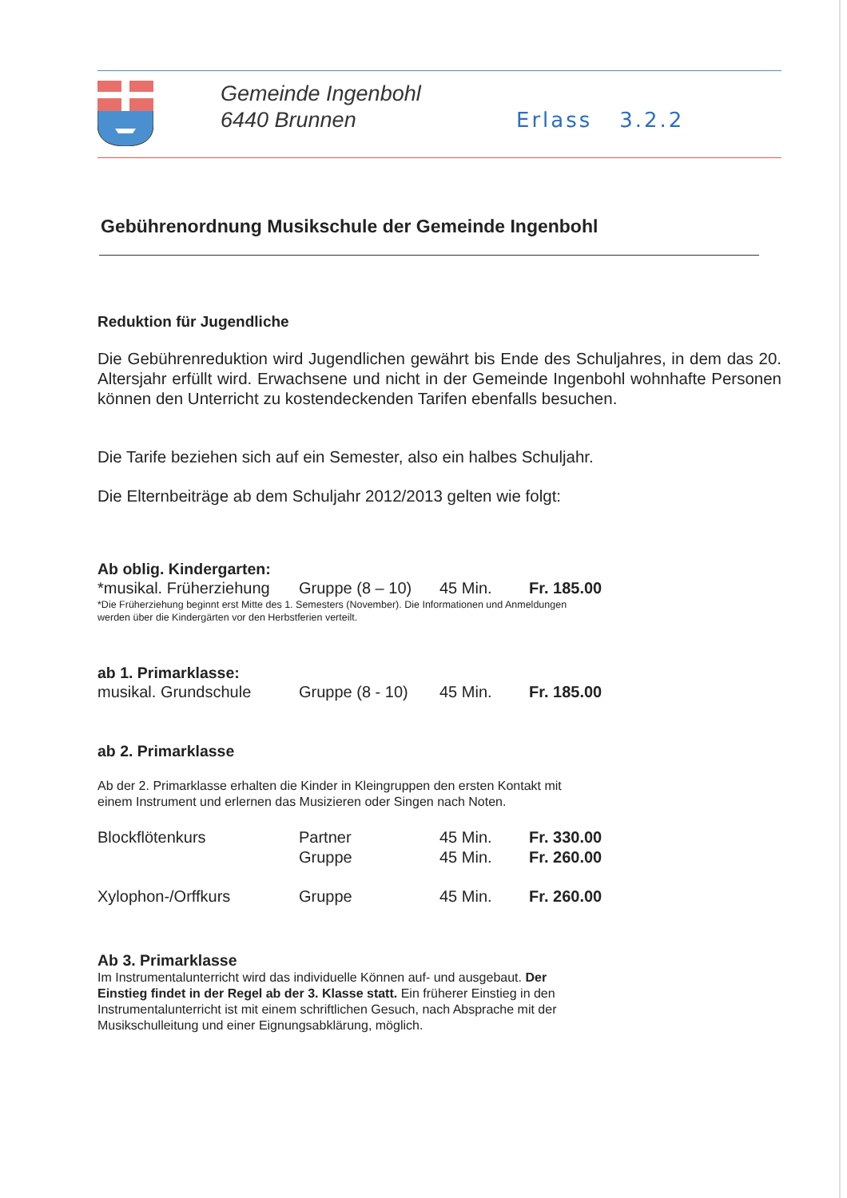Gemeinde Ingenbohl
6440 Brunnen
Erlass 3.2.2
Gebührenordnung Musikschule der Gemeinde Ingenbohl
Reduktion für Jugendliche
Die Gebührenreduktion wird Jugendlichen gewährt bis Ende des Schuljahres, in dem das 20. Altersjahr erfüllt wird. Erwachsene und nicht in der Gemeinde Ingenbohl wohnhafte Personen können den Unterricht zu kostendeckenden Tarifen ebenfalls besuchen.
Die Tarife beziehen sich auf ein Semester, also ein halbes Schuljahr.
Die Elternbeiträge ab dem Schuljahr 2012/2013 gelten wie folgt:
Ab oblig. Kindergarten:
| *musikal. Früherziehung | Gruppe (8 – 10) | 45 Min. | Fr. 185.00 |
*Die Früherziehung beginnt erst Mitte des 1. Semesters (November). Die Informationen und Anmeldungen
werden über die Kindergärten vor den Herbstferien verteilt.
ab 1. Primarklasse:
| musikal. Grundschule | Gruppe (8 - 10) | 45 Min. | Fr. 185.00 |
ab 2. Primarklasse
Ab der 2. Primarklasse erhalten die Kinder in Kleingruppen den ersten Kontakt mit
einem Instrument und erlernen das Musizieren oder Singen nach Noten.
| Blockflötenkurs | Partner | 45 Min. | Fr. 330.00 |
| | Gruppe | 45 Min. | Fr. 260.00 |
| Xylophon-/Orffkurs | Gruppe | 45 Min. | Fr. 260.00 |
Ab 3. Primarklasse
Im Instrumentalunterricht wird das individuelle Können auf- und ausgebaut. Der
Einstieg findet in der Regel ab der 3. Klasse statt. Ein früherer Einstieg in den
Instrumentalunterricht ist mit einem schriftlichen Gesuch, nach Absprache mit der
Musikschulleitung und einer Eignungsabklärung, möglich.